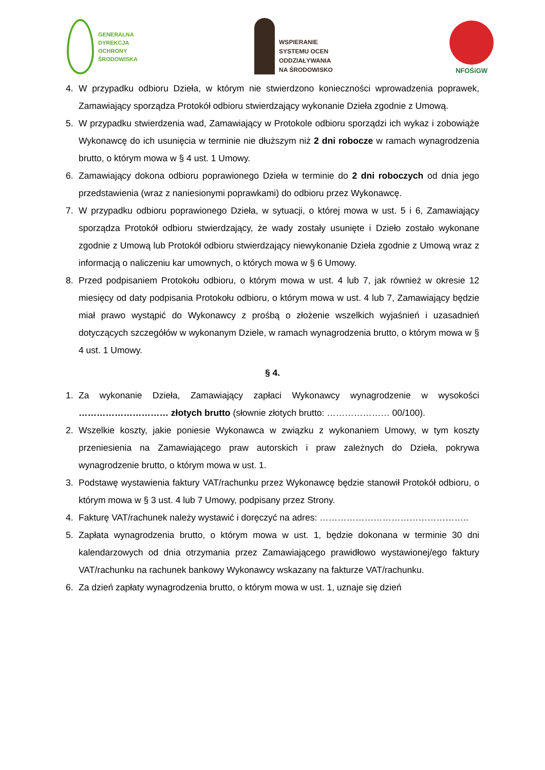GENERALNA
DYREKCJA
OCHRONY
ŚRODOWISKA
WSPIERANIE
SYSTEMU OCEN
ODDZIAŁYWANIA
NA ŚRODOWISKO
NFOŚiGW
4. W przypadku odbioru Dzieła, w którym nie stwierdzono konieczności wprowadzenia poprawek, Zamawiający sporządza Protokół odbioru stwierdzający wykonanie Dzieła zgodnie z Umową.
5. W przypadku stwierdzenia wad, Zamawiający w Protokole odbioru sporządzi ich wykaz i zobowiąże Wykonawcę do ich usunięcia w terminie nie dłuższym niż 2 dni robocze w ramach wynagrodzenia brutto, o którym mowa w § 4 ust. 1 Umowy.
6. Zamawiający dokona odbioru poprawionego Dzieła w terminie do 2 dni roboczych od dnia jego przedstawienia (wraz z naniesionymi poprawkami) do odbioru przez Wykonawcę.
7. W przypadku odbioru poprawionego Dzieła, w sytuacji, o której mowa w ust. 5 i 6, Zamawiający sporządza Protokół odbioru stwierdzający, że wady zostały usunięte i Dzieło zostało wykonane zgodnie z Umową lub Protokół odbioru stwierdzający niewykonanie Dzieła zgodnie z Umową wraz z informacją o naliczeniu kar umownych, o których mowa w § 6 Umowy.
8. Przed podpisaniem Protokołu odbioru, o którym mowa w ust. 4 lub 7, jak również w okresie 12 miesięcy od daty podpisania Protokołu odbioru, o którym mowa w ust. 4 lub 7, Zamawiający będzie miał prawo wystąpić do Wykonawcy z prośbą o złożenie wszelkich wyjaśnień i uzasadnień dotyczących szczegółów w wykonanym Dziele, w ramach wynagrodzenia brutto, o którym mowa w § 4 ust. 1 Umowy.
§ 4.
1. Za wykonanie Dzieła, Zamawiający zapłaci Wykonawcy wynagrodzenie w wysokości ………………………… złotych brutto (słownie złotych brutto: ………………… 00/100).
2. Wszelkie koszty, jakie poniesie Wykonawca w związku z wykonaniem Umowy, w tym koszty przeniesienia na Zamawiającego praw autorskich i praw zależnych do Dzieła, pokrywa wynagrodzenie brutto, o którym mowa w ust. 1.
3. Podstawę wystawienia faktury VAT/rachunku przez Wykonawcę będzie stanowił Protokół odbioru, o którym mowa w § 3 ust. 4 lub 7 Umowy, podpisany przez Strony.
4. Fakturę VAT/rachunek należy wystawić i doręczyć na adres: …………………………………………..
5. Zapłata wynagrodzenia brutto, o którym mowa w ust. 1, będzie dokonana w terminie 30 dni kalendarzowych od dnia otrzymania przez Zamawiającego prawidłowo wystawionej/ego faktury VAT/rachunku na rachunek bankowy Wykonawcy wskazany na fakturze VAT/rachunku.
6. Za dzień zapłaty wynagrodzenia brutto, o którym mowa w ust. 1, uznaje się dzień